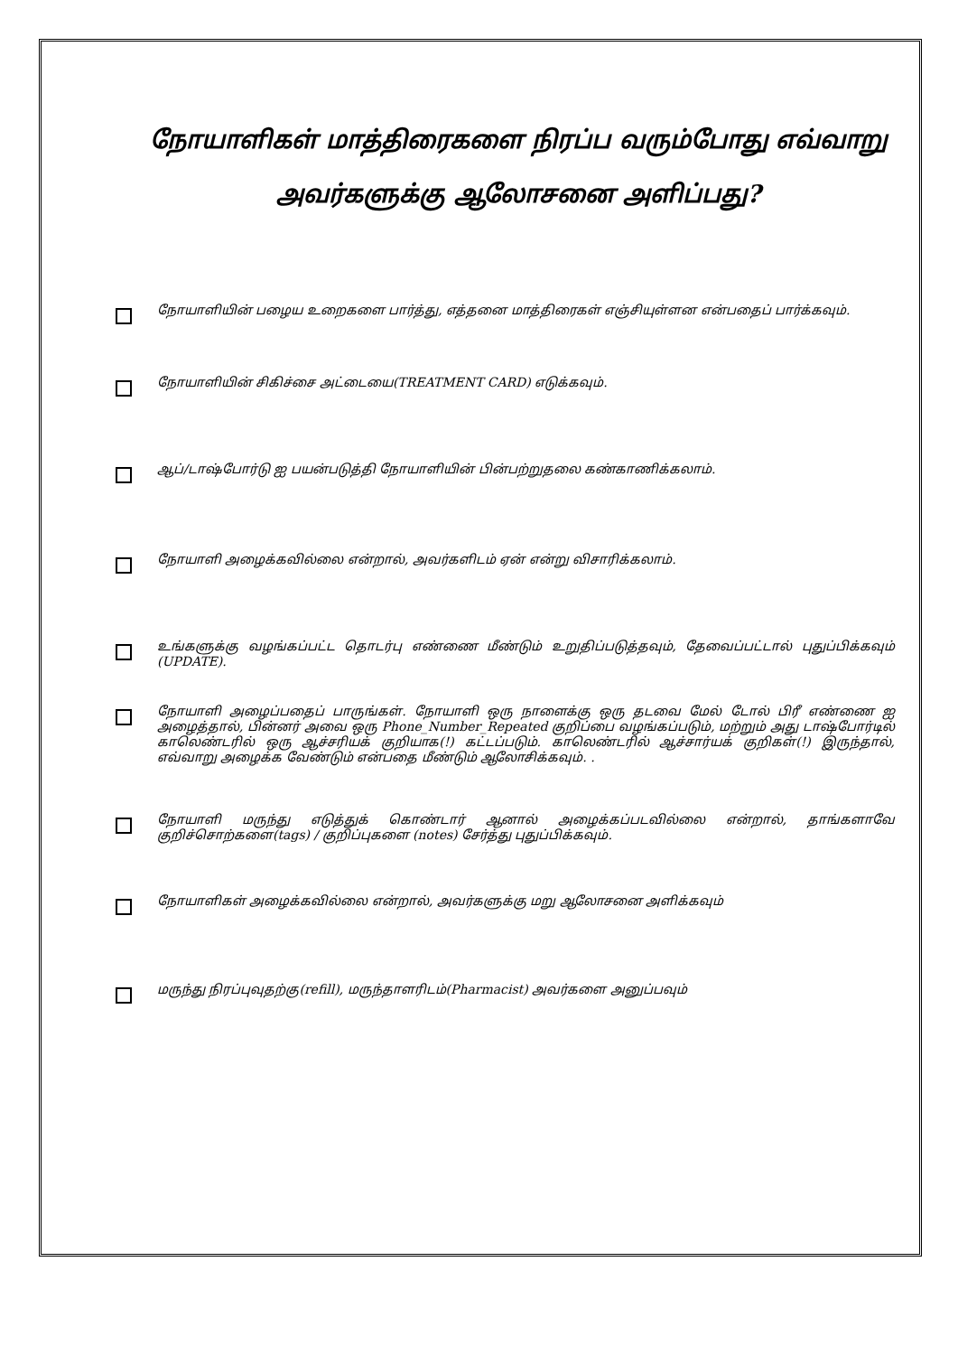நோயாளிகள் மாத்திரைகளை நிரப்ப வரும்போது எவ்வாறு அவர்களுக்கு ஆலோசனை அளிப்பது?
நோயாளியின் பழைய உறைகளை பார்த்து, எத்தனை மாத்திரைகள் எஞ்சியுள்ளன என்பதைப் பார்க்கவும்.
நோயாளியின் சிகிச்சை அட்டையை(TREATMENT CARD) எடுக்கவும்.
ஆப்/டாஷ்போர்டு ஐ பயன்படுத்தி நோயாளியின் பின்பற்றுதலை கண்காணிக்கலாம்.
நோயாளி அழைக்கவில்லை என்றால், அவர்களிடம் ஏன் என்று விசாரிக்கலாம்.
உங்களுக்கு வழங்கப்பட்ட தொடர்பு எண்ணை மீண்டும் உறுதிப்படுத்தவும், தேவைப்பட்டால் புதுப்பிக்கவும் (UPDATE).
நோயாளி அழைப்பதைப் பாருங்கள். நோயாளி ஒரு நாளைக்கு ஒரு தடவை மேல் டோல் பிரீ எண்ணை ஐ அழைத்தால், பின்னர் அவை ஒரு Phone_Number_Repeated குறிப்பை வழங்கப்படும், மற்றும் அது டாஷ்போர்டில் காலெண்டரில் ஒரு ஆச்சரியக் குறியாக(!) கட்டப்படும். காலெண்டரில் ஆச்சார்யக் குறிகள்(!) இருந்தால், எவ்வாறு அழைக்க வேண்டும் என்பதை மீண்டும் ஆலோசிக்கவும். .
நோயாளி மருந்து எடுத்துக் கொண்டார் ஆனால் அழைக்கப்படவில்லை என்றால், தாங்களாவே குறிச்சொற்களை(tags) / குறிப்புகளை (notes) சேர்த்து புதுப்பிக்கவும்.
நோயாளிகள் அழைக்கவில்லை என்றால், அவர்களுக்கு மறு ஆலோசனை அளிக்கவும்
மருந்து நிரப்புவுதற்கு(refill), மருந்தாளரிடம்(Pharmacist) அவர்களை அனுப்பவும்